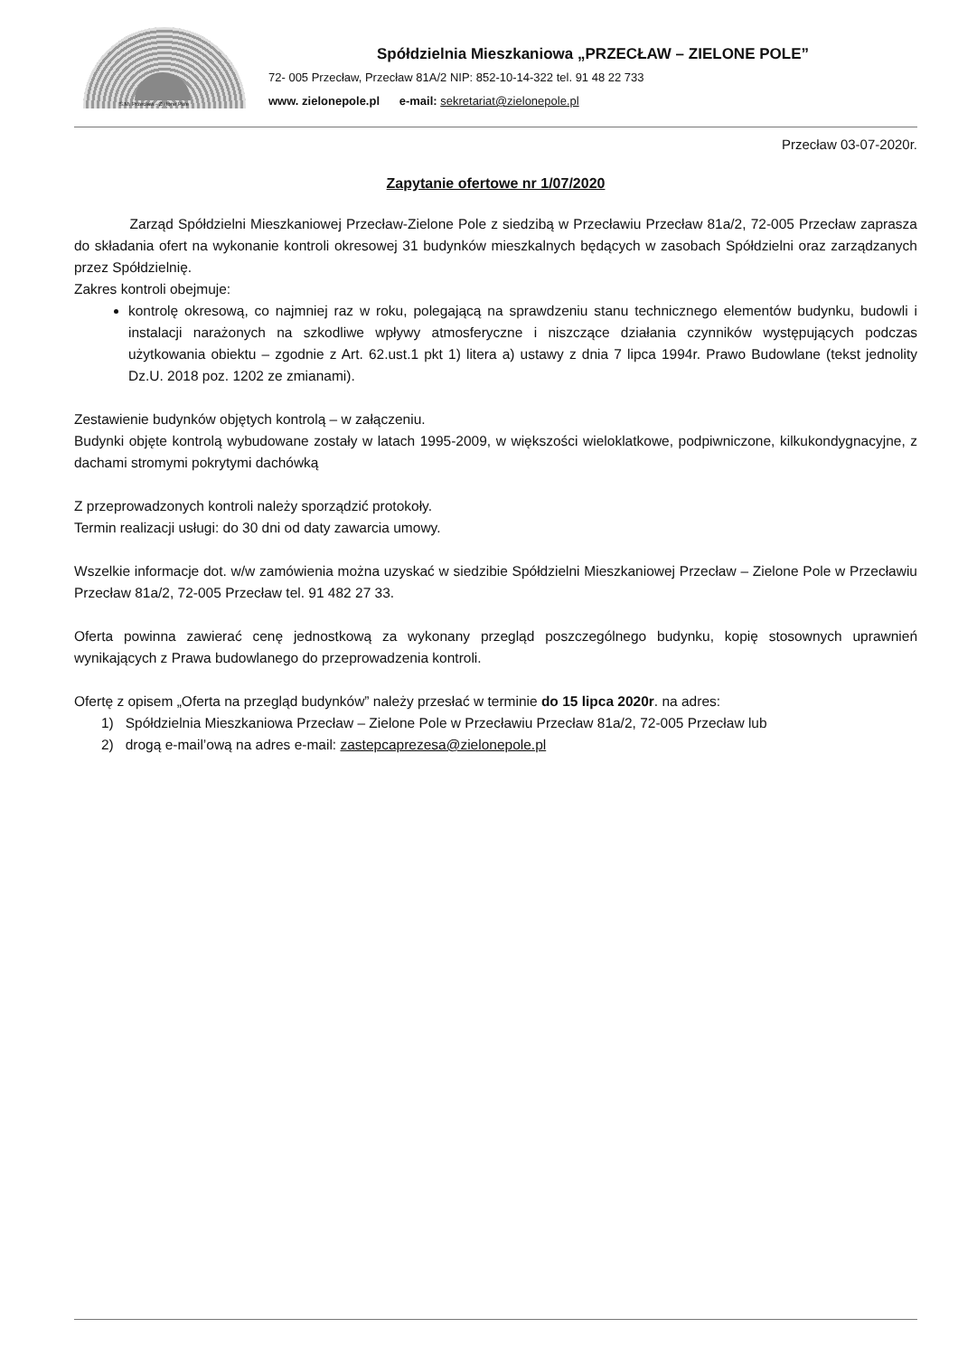S.M. Przecław - Zielone Pole
Spółdzielnia Mieszkaniowa „PRZECŁAW – ZIELONE POLE”
72- 005 Przecław, Przecław 81A/2 NIP: 852-10-14-322 tel. 91 48 22 733
www. zielonepole.pl e-mail: sekretariat@zielonepole.pl
Przecław 03-07-2020r.
Zapytanie ofertowe nr 1/07/2020
Zarząd Spółdzielni Mieszkaniowej Przecław-Zielone Pole z siedzibą w Przecławiu Przecław 81a/2, 72-005 Przecław zaprasza do składania ofert na wykonanie kontroli okresowej 31 budynków mieszkalnych będących w zasobach Spółdzielni oraz zarządzanych przez Spółdzielnię.
Zakres kontroli obejmuje:
kontrolę okresową, co najmniej raz w roku, polegającą na sprawdzeniu stanu technicznego elementów budynku, budowli i instalacji narażonych na szkodliwe wpływy atmosferyczne i niszczące działania czynników występujących podczas użytkowania obiektu – zgodnie z Art. 62.ust.1 pkt 1) litera a) ustawy z dnia 7 lipca 1994r. Prawo Budowlane (tekst jednolity Dz.U. 2018 poz. 1202 ze zmianami).
Zestawienie budynków objętych kontrolą – w załączeniu.
Budynki objęte kontrolą wybudowane zostały w latach 1995-2009, w większości wieloklatkowe, podpiwniczone, kilkukondygnacyjne, z dachami stromymi pokrytymi dachówką
Z przeprowadzonych kontroli należy sporządzić protokoły.
Termin realizacji usługi: do 30 dni od daty zawarcia umowy.
Wszelkie informacje dot. w/w zamówienia można uzyskać w siedzibie Spółdzielni Mieszkaniowej Przecław – Zielone Pole w Przecławiu Przecław 81a/2, 72-005 Przecław tel. 91 482 27 33.
Oferta powinna zawierać cenę jednostkową za wykonany przegląd poszczególnego budynku, kopię stosownych uprawnień wynikających z Prawa budowlanego do przeprowadzenia kontroli.
Ofertę z opisem „Oferta na przegląd budynków” należy przesłać w terminie do 15 lipca 2020r. na adres:
1) Spółdzielnia Mieszkaniowa Przecław – Zielone Pole w Przecławiu Przecław 81a/2, 72-005 Przecław lub
2) drogą e-mail’ową na adres e-mail: zastepcaprezesa@zielonepole.pl